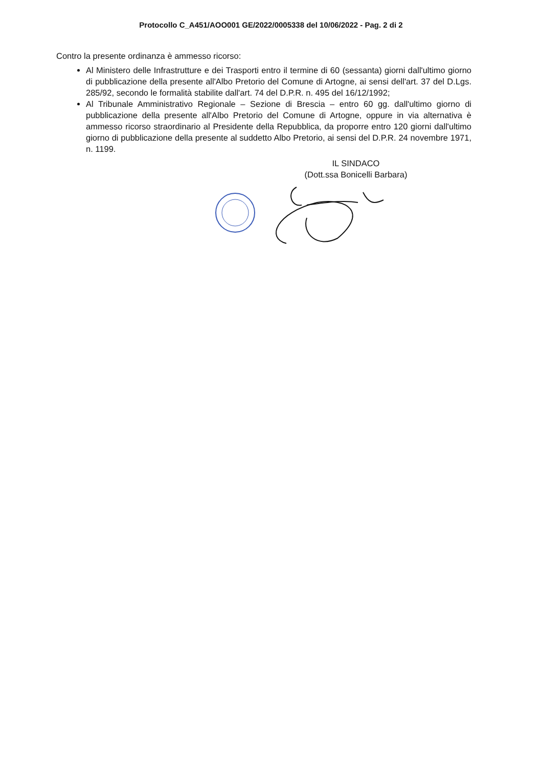Protocollo C_A451/AOO001 GE/2022/0005338 del 10/06/2022 - Pag. 2 di 2
Contro la presente ordinanza è ammesso ricorso:
Al Ministero delle Infrastrutture e dei Trasporti entro il termine di 60 (sessanta) giorni dall'ultimo giorno di pubblicazione della presente all'Albo Pretorio del Comune di Artogne, ai sensi dell'art. 37 del D.Lgs. 285/92, secondo le formalità stabilite dall'art. 74 del D.P.R. n. 495 del 16/12/1992;
Al Tribunale Amministrativo Regionale – Sezione di Brescia – entro 60 gg. dall'ultimo giorno di pubblicazione della presente all'Albo Pretorio del Comune di Artogne, oppure in via alternativa è ammesso ricorso straordinario al Presidente della Repubblica, da proporre entro 120 giorni dall'ultimo giorno di pubblicazione della presente al suddetto Albo Pretorio, ai sensi del D.P.R. 24 novembre 1971, n. 1199.
IL SINDACO
(Dott.ssa Bonicelli Barbara)